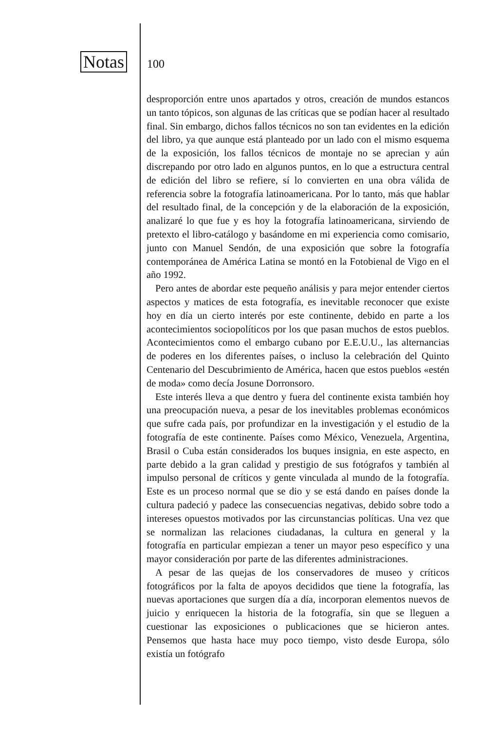Notas 100
desproporción entre unos apartados y otros, creación de mundos estancos un tanto tópicos, son algunas de las críticas que se podían hacer al resultado final. Sin embargo, dichos fallos técnicos no son tan evidentes en la edición del libro, ya que aunque está planteado por un lado con el mismo esquema de la exposición, los fallos técnicos de montaje no se aprecian y aún discrepando por otro lado en algunos puntos, en lo que a estructura central de edición del libro se refiere, sí lo convierten en una obra válida de referencia sobre la fotografía latinoamericana. Por lo tanto, más que hablar del resultado final, de la concepción y de la elaboración de la exposición, analizaré lo que fue y es hoy la fotografía latinoamericana, sirviendo de pretexto el libro-catálogo y basándome en mi experiencia como comisario, junto con Manuel Sendón, de una exposición que sobre la fotografía contemporánea de América Latina se montó en la Fotobienal de Vigo en el año 1992.
Pero antes de abordar este pequeño análisis y para mejor entender ciertos aspectos y matices de esta fotografía, es inevitable reconocer que existe hoy en día un cierto interés por este continente, debido en parte a los acontecimientos sociopolíticos por los que pasan muchos de estos pueblos. Acontecimientos como el embargo cubano por E.E.U.U., las alternancias de poderes en los diferentes países, o incluso la celebración del Quinto Centenario del Descubrimiento de América, hacen que estos pueblos «estén de moda» como decía Josune Dorronsoro.
Este interés lleva a que dentro y fuera del continente exista también hoy una preocupación nueva, a pesar de los inevitables problemas económicos que sufre cada país, por profundizar en la investigación y el estudio de la fotografía de este continente. Países como México, Venezuela, Argentina, Brasil o Cuba están considerados los buques insignia, en este aspecto, en parte debido a la gran calidad y prestigio de sus fotógrafos y también al impulso personal de críticos y gente vinculada al mundo de la fotografía. Este es un proceso normal que se dio y se está dando en países donde la cultura padeció y padece las consecuencias negativas, debido sobre todo a intereses opuestos motivados por las circunstancias políticas. Una vez que se normalizan las relaciones ciudadanas, la cultura en general y la fotografía en particular empiezan a tener un mayor peso específico y una mayor consideración por parte de las diferentes administraciones.
A pesar de las quejas de los conservadores de museo y críticos fotográficos por la falta de apoyos decididos que tiene la fotografía, las nuevas aportaciones que surgen día a día, incorporan elementos nuevos de juicio y enriquecen la historia de la fotografía, sin que se lleguen a cuestionar las exposiciones o publicaciones que se hicieron antes. Pensemos que hasta hace muy poco tiempo, visto desde Europa, sólo existía un fotógrafo